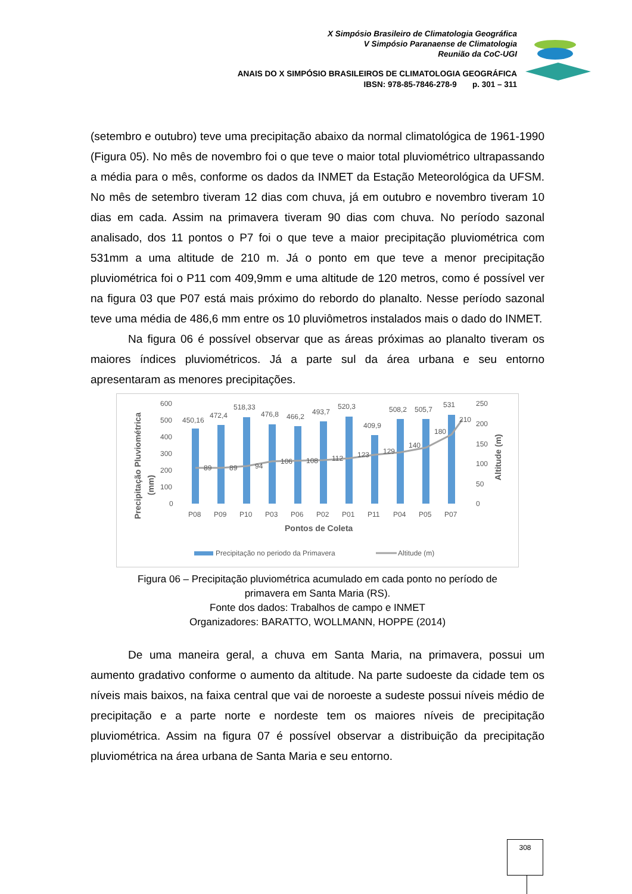X Simpósio Brasileiro de Climatologia Geográfica
V Simpósio Paranaense de Climatologia
Reunião da CoC-UGI
ANAIS DO X SIMPÓSIO BRASILEIROS DE CLIMATOLOGIA GEOGRÁFICA
IBSN: 978-85-7846-278-9 p. 301 – 311
(setembro e outubro) teve uma precipitação abaixo da normal climatológica de 1961-1990 (Figura 05). No mês de novembro foi o que teve o maior total pluviométrico ultrapassando a média para o mês, conforme os dados da INMET da Estação Meteorológica da UFSM. No mês de setembro tiveram 12 dias com chuva, já em outubro e novembro tiveram 10 dias em cada. Assim na primavera tiveram 90 dias com chuva. No período sazonal analisado, dos 11 pontos o P7 foi o que teve a maior precipitação pluviométrica com 531mm a uma altitude de 210 m. Já o ponto em que teve a menor precipitação pluviométrica foi o P11 com 409,9mm e uma altitude de 120 metros, como é possível ver na figura 03 que P07 está mais próximo do rebordo do planalto. Nesse período sazonal teve uma média de 486,6 mm entre os 10 pluviômetros instalados mais o dado do INMET.
Na figura 06 é possível observar que as áreas próximas ao planalto tiveram os maiores índices pluviométricos. Já a parte sul da área urbana e seu entorno apresentaram as menores precipitações.
Precipitação Pluviométrica
(mm)
Altitude (m)
600
500
400
300
200
100
0
250
200
150
100
50
0
450,16
472,4
518,33
476,8
466,2
493,7
520,3
409,9
508,2
505,7
531
89
89
94
106
108
112
123
129
140
180
210
P08
P09
P10
P03
P06
P02
P01
P11
P04
P05
P07
Pontos de Coleta
Precipitação no periodo da Primavera
Altitude (m)
Figura 06 – Precipitação pluviométrica acumulado em cada ponto no período de
primavera em Santa Maria (RS).
Fonte dos dados: Trabalhos de campo e INMET
Organizadores: BARATTO, WOLLMANN, HOPPE (2014)
De uma maneira geral, a chuva em Santa Maria, na primavera, possui um aumento gradativo conforme o aumento da altitude. Na parte sudoeste da cidade tem os níveis mais baixos, na faixa central que vai de noroeste a sudeste possui níveis médio de precipitação e a parte norte e nordeste tem os maiores níveis de precipitação pluviométrica. Assim na figura 07 é possível observar a distribuição da precipitação pluviométrica na área urbana de Santa Maria e seu entorno.
308